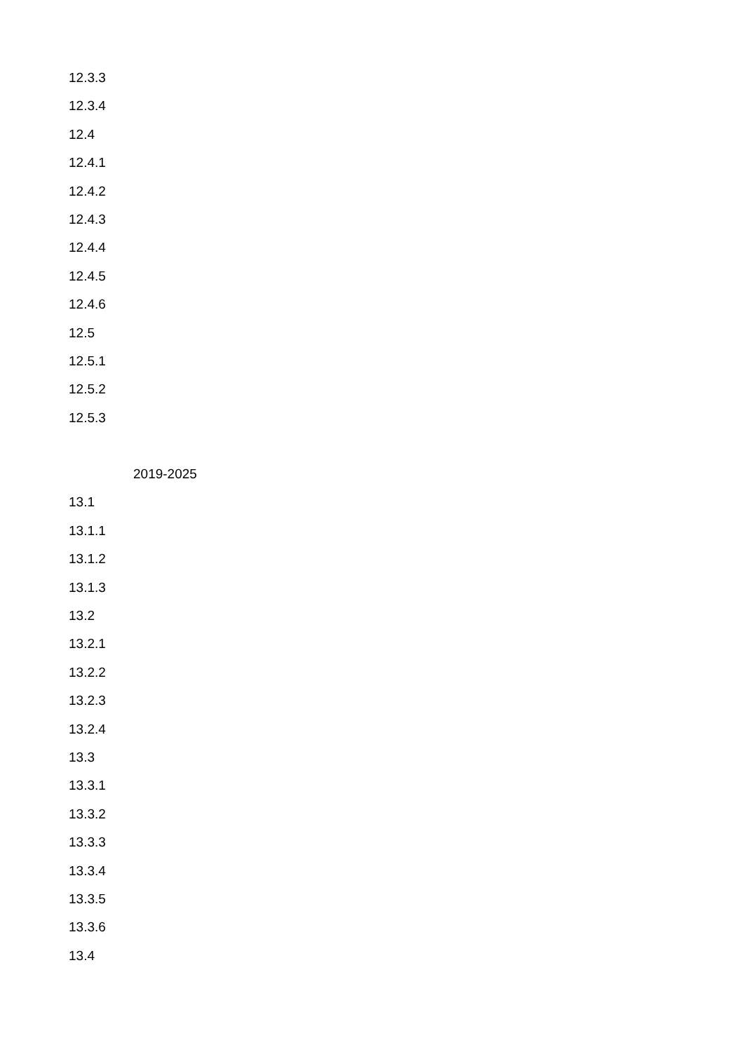12.3.3
12.3.4
12.4
12.4.1
12.4.2
12.4.3
12.4.4
12.4.5
12.4.6
12.5
12.5.1
12.5.2
12.5.3
2019-2025
13.1
13.1.1
13.1.2
13.1.3
13.2
13.2.1
13.2.2
13.2.3
13.2.4
13.3
13.3.1
13.3.2
13.3.3
13.3.4
13.3.5
13.3.6
13.4